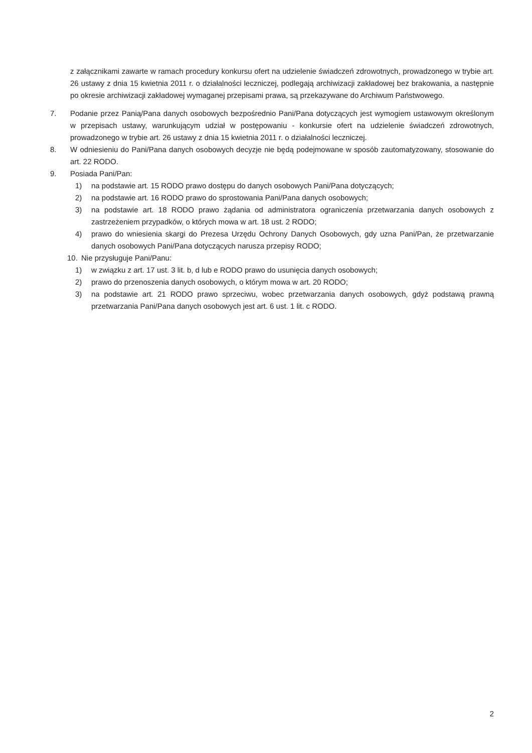z załącznikami zawarte w ramach procedury konkursu ofert na udzielenie świadczeń zdrowotnych, prowadzonego w trybie art. 26 ustawy z dnia 15 kwietnia 2011 r. o działalności leczniczej, podlegają archiwizacji zakładowej bez brakowania, a następnie po okresie archiwizacji zakładowej wymaganej przepisami prawa, są przekazywane do Archiwum Państwowego.
7. Podanie przez Panią/Pana danych osobowych bezpośrednio Pani/Pana dotyczących jest wymogiem ustawowym określonym w przepisach ustawy, warunkującym udział w postępowaniu - konkursie ofert na udzielenie świadczeń zdrowotnych, prowadzonego w trybie art. 26 ustawy z dnia 15 kwietnia 2011 r. o działalności leczniczej.
8. W odniesieniu do Pani/Pana danych osobowych decyzje nie będą podejmowane w sposób zautomatyzowany, stosowanie do art. 22 RODO.
9. Posiada Pani/Pan:
1) na podstawie art. 15 RODO prawo dostępu do danych osobowych Pani/Pana dotyczących;
2) na podstawie art. 16 RODO prawo do sprostowania Pani/Pana danych osobowych;
3) na podstawie art. 18 RODO prawo żądania od administratora ograniczenia przetwarzania danych osobowych z zastrzeżeniem przypadków, o których mowa w art. 18 ust. 2 RODO;
4) prawo do wniesienia skargi do Prezesa Urzędu Ochrony Danych Osobowych, gdy uzna Pani/Pan, że przetwarzanie danych osobowych Pani/Pana dotyczących narusza przepisy RODO;
10. Nie przysługuje Pani/Panu:
1) w związku z art. 17 ust. 3 lit. b, d lub e RODO prawo do usunięcia danych osobowych;
2) prawo do przenoszenia danych osobowych, o którym mowa w art. 20 RODO;
3) na podstawie art. 21 RODO prawo sprzeciwu, wobec przetwarzania danych osobowych, gdyż podstawą prawną przetwarzania Pani/Pana danych osobowych jest art. 6 ust. 1 lit. c RODO.
2